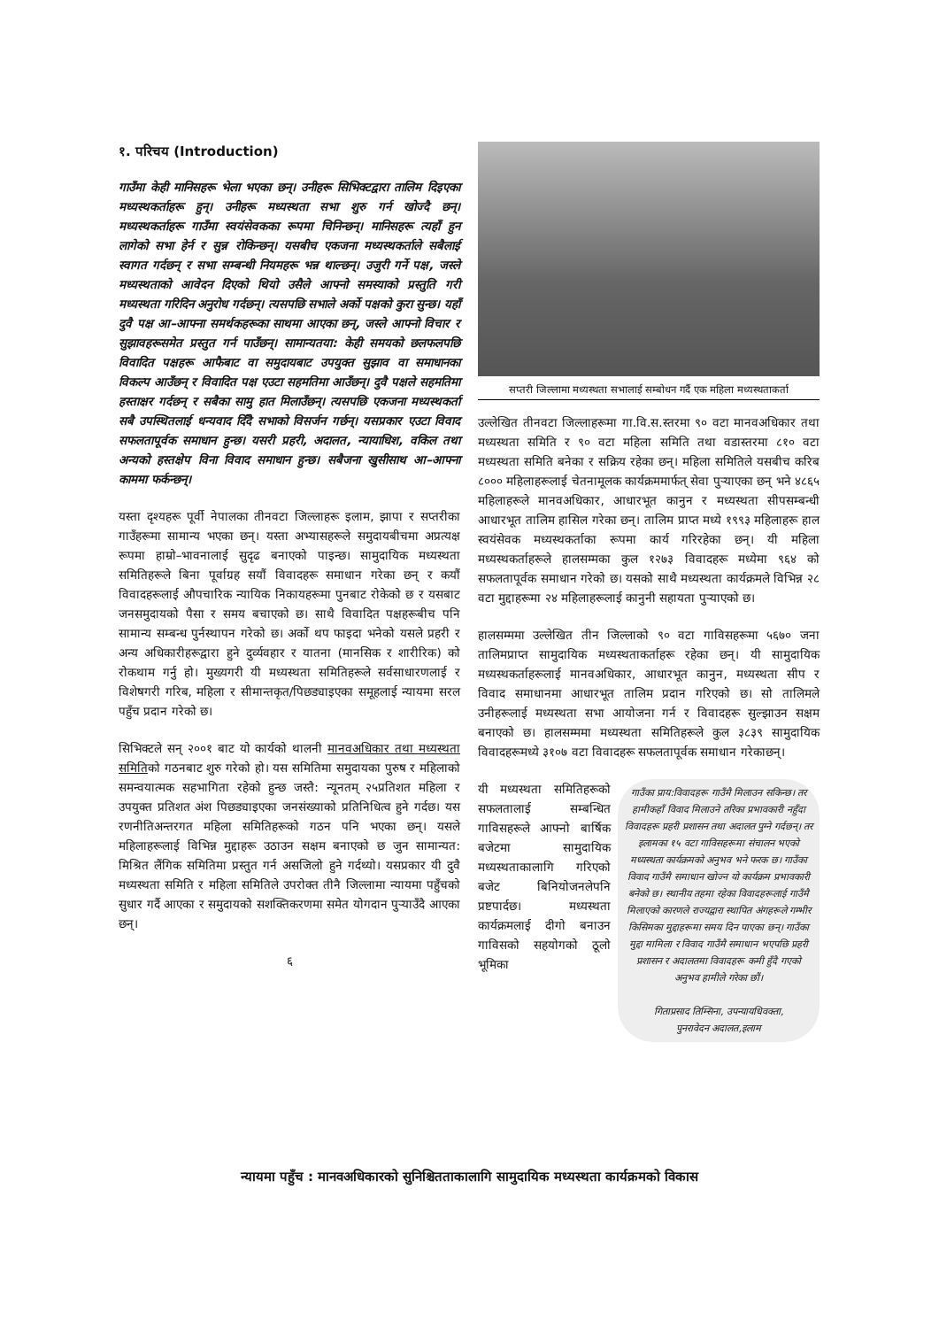१. परिचय (Introduction)
गाउँमा केही मानिसहरू भेला भएका छन्। उनीहरू सिभिक्टद्वारा तालिम दिइएका मध्यस्थकर्ताहरू हुन्। उनीहरू मध्यस्थता सभा शुरु गर्न खोज्दै छन्। मध्यस्थकर्ताहरू गाउँमा स्वयंसेवकका रूपमा चिनिन्छन्। मानिसहरू त्यहाँ हुन लागेको सभा हेर्न र सुन्न रोकिन्छन्। यसबीच एकजना मध्यस्थकर्ताले सबैलाई स्वागत गर्दछन् र सभा सम्बन्धी नियमहरू भन्न थाल्छन्। उजुरी गर्ने पक्ष, जस्ले मध्यस्थताको आवेदन दिएको थियो उसैले आफ्नो समस्याको प्रस्तुति गरी मध्यस्थता गरिदिन अनुरोध गर्दछन्। त्यसपछि सभाले अर्को पक्षको कुरा सुन्छ। यहाँ दुवै पक्ष आ–आफ्ना समर्थकहरूका साथमा आएका छन्, जस्ले आफ्नो विचार र सुझावहरूसमेत प्रस्तुत गर्न पाउँछन्। सामान्यतया: केही समयको छलफलपछि विवादित पक्षहरू आफैबाट वा समुदायबाट उपयुक्त सुझाव वा समाधानका विकल्प आउँछन् र विवादित पक्ष एउटा सहमतिमा आउँछन्। दुवै पक्षले सहमतिमा हस्ताक्षर गर्दछन् र सबैका सामु हात मिलाउँछन्। त्यसपछि एकजना मध्यस्थकर्ता सबै उपस्थितलाई धन्यवाद दिँदै सभाको विसर्जन गर्छन्। यसप्रकार एउटा विवाद सफलतापूर्वक समाधान हुन्छ। यसरी प्रहरी, अदालत, न्यायाधिश, वकिल तथा अन्यको हस्तक्षेप विना विवाद समाधान हुन्छ। सबैजना खुसीसाथ आ–आफ्ना काममा फर्कन्छन्।
यस्ता दृश्यहरू पूर्वी नेपालका तीनवटा जिल्लाहरू इलाम, झापा र सप्तरीका गाउँहरूमा सामान्य भएका छन्। यस्ता अभ्यासहरूले समुदायबीचमा अप्रत्यक्ष रूपमा हाम्रो–भावनालाई सुदृढ बनाएको पाइन्छ। सामुदायिक मध्यस्थता समितिहरूले बिना पूर्वाग्रह सयौं विवादहरू समाधान गरेका छन् र कयौं विवादहरूलाई औपचारिक न्यायिक निकायहरूमा पुनबाट रोकेको छ र यसबाट जनसमुदायको पैसा र समय बचाएको छ। साथै विवादित पक्षहरूबीच पनि सामान्य सम्बन्ध पुर्नस्थापन गरेको छ। अर्को थप फाइदा भनेको यसले प्रहरी र अन्य अधिकारीहरूद्वारा हुने दुर्व्यवहार र यातना (मानसिक र शारीरिक) को रोकथाम गर्नु हो। मुख्यगरी यी मध्यस्थता समितिहरूले सर्वसाधारणलाई र विशेषगरी गरिब, महिला र सीमान्तकृत/पिछड्याइएका समूहलाई न्यायमा सरल पहुँच प्रदान गरेको छ।
सिभिक्टले सन् २००१ बाट यो कार्यको थालनी मानवअधिकार तथा मध्यस्थता समितिको गठनबाट शुरु गरेको हो। यस समितिमा समुदायका पुरुष र महिलाको समन्वयात्मक सहभागिता रहेको हुन्छ जस्तै: न्यूनतम् २५प्रतिशत महिला र उपयुक्त प्रतिशत अंश पिछड्याइएका जनसंख्याको प्रतिनिधित्व हुने गर्दछ। यस रणनीतिअन्तरगत महिला समितिहरूको गठन पनि भएका छन्। यसले महिलाहरूलाई विभिन्न मुद्दाहरू उठाउन सक्षम बनाएको छ जुन सामान्यत: मिश्रित लैंगिक समितिमा प्रस्तुत गर्न असजिलो हुने गर्दथ्यो। यसप्रकार यी दुवै मध्यस्थता समिति र महिला समितिले उपरोक्त तीनै जिल्लामा न्यायमा पहुँचको सुधार गर्दै आएका र समुदायको सशक्तिकरणमा समेत योगदान पुऱ्याउँदै आएका छन्।
६
सप्तरी जिल्लामा मध्यस्थता सभालाई सम्बोधन गर्दै एक महिला मध्यस्थताकर्ता
उल्लेखित तीनवटा जिल्लाहरूमा गा.वि.स.स्तरमा ९० वटा मानवअधिकार तथा मध्यस्थता समिति र ९० वटा महिला समिति तथा वडास्तरमा ८१० वटा मध्यस्थता समिति बनेका र सक्रिय रहेका छन्। महिला समितिले यसबीच करिब ८००० महिलाहरूलाई चेतनामूलक कार्यक्रममार्फत् सेवा पुऱ्याएका छन् भने ४८६५ महिलाहरूले मानवअधिकार, आधारभूत कानुन र मध्यस्थता सीपसम्बन्धी आधारभूत तालिम हासिल गरेका छन्। तालिम प्राप्त मध्ये १९९३ महिलाहरू हाल स्वयंसेवक मध्यस्थकर्ताका रूपमा कार्य गरिरहेका छन्। यी महिला मध्यस्थकर्ताहरूले हालसम्मका कुल १२७३ विवादहरू मध्येमा ९६४ को सफलतापूर्वक समाधान गरेको छ। यसको साथै मध्यस्थता कार्यक्रमले विभिन्न २८ वटा मुद्दाहरूमा २४ महिलाहरूलाई कानुनी सहायता पुऱ्याएको छ।
हालसम्ममा उल्लेखित तीन जिल्लाको ९० वटा गाविसहरूमा ५६७० जना तालिमप्राप्त सामुदायिक मध्यस्थताकर्ताहरू रहेका छन्। यी सामुदायिक मध्यस्थकर्ताहरूलाई मानवअधिकार, आधारभूत कानुन, मध्यस्थता सीप र विवाद समाधानमा आधारभूत तालिम प्रदान गरिएको छ। सो तालिमले उनीहरूलाई मध्यस्थता सभा आयोजना गर्न र विवादहरू सुल्झाउन सक्षम बनाएको छ। हालसम्ममा मध्यस्थता समितिहरूले कुल ३८३९ सामुदायिक विवादहरूमध्ये ३१०७ वटा विवादहरू सफलतापूर्वक समाधान गरेकाछन्।
यी मध्यस्थता समितिहरूको सफलतालाई सम्बन्धित गाविसहरूले आफ्नो बार्षिक बजेटमा सामुदायिक मध्यस्थताकालागि गरिएको बजेट बिनियोजनलेपनि प्रष्टपार्दछ। मध्यस्थता कार्यक्रमलाई दीगो बनाउन गाविसको सहयोगको ठूलो भूमिका
गाउँका प्राय:विवादहरू गाउँमै मिलाउन सकिन्छ। तर हामीकहाँ विवाद मिलाउने तरिका प्रभावकारी नहुँदा विवादहरू प्रहरी प्रशासन तथा अदालत पुग्ने गर्दछन्। तर इलामका १५ वटा गाविसहरूमा संचालन भएको मध्यस्थता कार्यक्रमको अनुभव भने फरक छ। गाउँका विवाद गाउँमै समाधान खोज्न यो कार्यक्रम प्रभावकारी बनेको छ। स्थानीय तहमा रहेका विवादहरूलाई गाउँमै मिलाएको कारणले राज्यद्वारा स्थापित अंगहरूले गम्भीर किसिमका मुद्दाहरूमा समय दिन पाएका छन्। गाउँका मुद्दा मामिला र विवाद गाउँमै समाधान भएपछि प्रहरी प्रशासन र अदालतमा विवादहरू कमी हुँदै गएको अनुभव हामीले गरेका छौं।
गिताप्रसाद तिम्सिना, उपन्यायधिवक्ता,
पुनरावेदन अदालत,इलाम
न्यायमा पहुँच : मानवअधिकारको सुनिश्चितताकालागि सामुदायिक मध्यस्थता कार्यक्रमको विकास